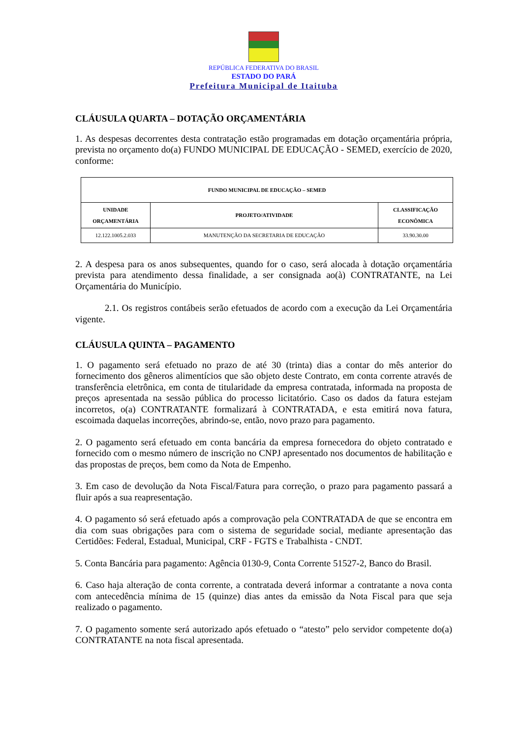REPÚBLICA FEDERATIVA DO BRASIL
ESTADO DO PARÁ
Prefeitura Municipal de Itaituba
CLÁUSULA QUARTA – DOTAÇÃO ORÇAMENTÁRIA
1. As despesas decorrentes desta contratação estão programadas em dotação orçamentária própria, prevista no orçamento do(a) FUNDO MUNICIPAL DE EDUCAÇÃO - SEMED, exercício de 2020, conforme:
| FUNDO MUNICIPAL DE EDUCAÇÃO – SEMED | | |
| --- | --- | --- |
| UNIDADE ORÇAMENTÁRIA | PROJETO/ATIVIDADE | CLASSIFICAÇÃO ECONÔMICA |
| 12.122.1005.2.033 | MANUTENÇÃO DA SECRETARIA DE EDUCAÇÃO | 33.90.30.00 |
2. A despesa para os anos subsequentes, quando for o caso, será alocada à dotação orçamentária prevista para atendimento dessa finalidade, a ser consignada ao(à) CONTRATANTE, na Lei Orçamentária do Município.
2.1. Os registros contábeis serão efetuados de acordo com a execução da Lei Orçamentária vigente.
CLÁUSULA QUINTA – PAGAMENTO
1. O pagamento será efetuado no prazo de até 30 (trinta) dias a contar do mês anterior do fornecimento dos gêneros alimentícios que são objeto deste Contrato, em conta corrente através de transferência eletrônica, em conta de titularidade da empresa contratada, informada na proposta de preços apresentada na sessão pública do processo licitatório. Caso os dados da fatura estejam incorretos, o(a) CONTRATANTE formalizará à CONTRATADA, e esta emitirá nova fatura, escoimada daquelas incorreções, abrindo-se, então, novo prazo para pagamento.
2. O pagamento será efetuado em conta bancária da empresa fornecedora do objeto contratado e fornecido com o mesmo número de inscrição no CNPJ apresentado nos documentos de habilitação e das propostas de preços, bem como da Nota de Empenho.
3. Em caso de devolução da Nota Fiscal/Fatura para correção, o prazo para pagamento passará a fluir após a sua reapresentação.
4. O pagamento só será efetuado após a comprovação pela CONTRATADA de que se encontra em dia com suas obrigações para com o sistema de seguridade social, mediante apresentação das Certidões: Federal, Estadual, Municipal, CRF - FGTS e Trabalhista - CNDT.
5. Conta Bancária para pagamento: Agência 0130-9, Conta Corrente 51527-2, Banco do Brasil.
6. Caso haja alteração de conta corrente, a contratada deverá informar a contratante a nova conta com antecedência mínima de 15 (quinze) dias antes da emissão da Nota Fiscal para que seja realizado o pagamento.
7. O pagamento somente será autorizado após efetuado o “atesto” pelo servidor competente do(a) CONTRATANTE na nota fiscal apresentada.